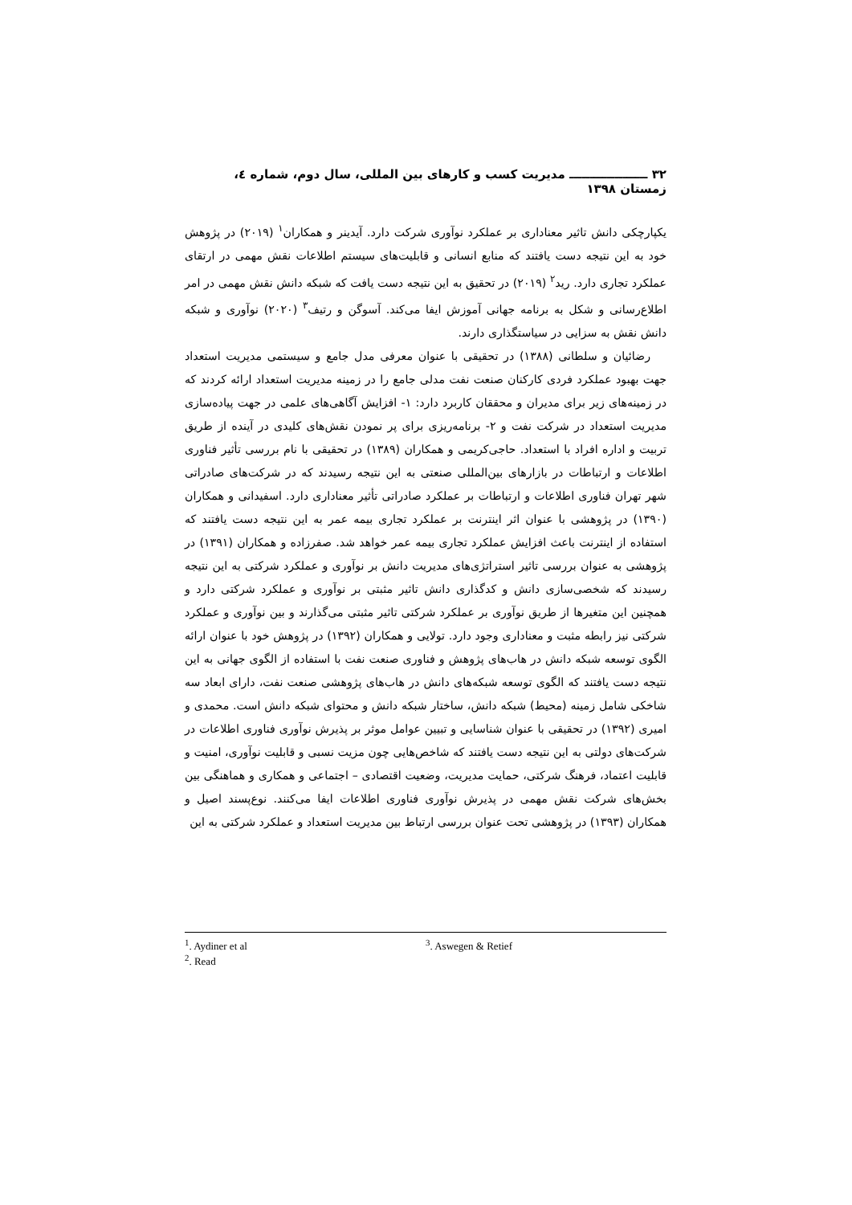۳۲ ـــــــــــــــــــ مدیریت کسب و کارهای بین المللی، سال دوم، شماره ٤، زمستان ۱۳۹۸
یکپارچکی دانش تاثیر معناداری بر عملکرد نوآوری شرکت دارد. آیدینر و همکاران<sup>۱</sup> (۲۰۱۹) در پژوهش خود به این نتیجه دست یافتند که منابع انسانی و قابلیت‌های سیستم اطلاعات نقش مهمی در ارتقای عملکرد تجاری دارد. رید<sup>۲</sup> (۲۰۱۹) در تحقیق به این نتیجه دست یافت که شبکه دانش نقش مهمی در امر اطلاع‌رسانی و شکل به برنامه جهانی آموزش ایفا می‌کند. آسوگن و رتیف<sup>۳</sup> (۲۰۲۰) نوآوری و شبکه دانش نقش به سزایی در سیاستگذاری دارند.
رضائیان و سلطانی (۱۳۸۸) در تحقیقی با عنوان معرفی مدل جامع و سیستمی مدیریت استعداد جهت بهبود عملکرد فردی کارکنان صنعت نفت مدلی جامع را در زمینه مدیریت استعداد ارائه کردند که در زمینه‌های زیر برای مدیران و محققان کاربرد دارد: ۱- افزایش آگاهی‌های علمی در جهت پیاده‌سازی مدیریت استعداد در شرکت نفت و ۲- برنامه‌ریزی برای پر نمودن نقش‌های کلیدی در آینده از طریق تربیت و اداره افراد با استعداد. حاجی‌کریمی و همکاران (۱۳۸۹) در تحقیقی با نام بررسی تأثیر فناوری اطلاعات و ارتباطات در بازارهای بین‌المللی صنعتی به این نتیجه رسیدند که در شرکت‌های صادراتی شهر تهران فناوری اطلاعات و ارتباطات بر عملکرد صادراتی تأثیر معناداری دارد. اسفیدانی و همکاران (۱۳۹۰) در پژوهشی با عنوان اثر اینترنت بر عملکرد تجاری بیمه عمر به این نتیجه دست یافتند که استفاده از اینترنت باعث افزایش عملکرد تجاری بیمه عمر خواهد شد. صفرزاده و همکاران (۱۳۹۱) در پژوهشی به عنوان بررسی تاثیر استراتژی‌های مدیریت دانش بر نوآوری و عملکرد شرکتی به این نتیجه رسیدند که شخصی‌سازی دانش و کدگذاری دانش تاثیر مثبتی بر نوآوری و عملکرد شرکتی دارد و همچنین این متغیرها از طریق نوآوری بر عملکرد شرکتی تاثیر مثبتی می‌گذارند و بین نوآوری و عملکرد شرکتی نیز رابطه مثبت و معناداری وجود دارد. تولایی و همکاران (۱۳۹۲) در پژوهش خود با عنوان ارائه الگوی توسعه شبکه دانش در هاب‌های پژوهش و فناوری صنعت نفت با استفاده از الگوی جهانی به این نتیجه دست یافتند که الگوی توسعه شبکه‌های دانش در هاب‌های پژوهشی صنعت نفت، دارای ابعاد سه شاخکی شامل زمینه (محیط) شبکه دانش، ساختار شبکه دانش و محتوای شبکه دانش است. محمدی و امیری (۱۳۹۲) در تحقیقی با عنوان شناسایی و تبیین عوامل موثر بر پذیرش نوآوری فناوری اطلاعات در شرکت‌های دولتی به این نتیجه دست یافتند که شاخص‌هایی چون مزیت نسبی و قابلیت نوآوری، امنیت و قابلیت اعتماد، فرهنگ شرکتی، حمایت مدیریت، وضعیت اقتصادی – اجتماعی و همکاری و هماهنگی بین بخش‌های شرکت نقش مهمی در پذیرش نوآوری فناوری اطلاعات ایفا می‌کنند. نوع‌پسند اصیل و همکاران (۱۳۹۳) در پژوهشی تحت عنوان بررسی ارتباط بین مدیریت استعداد و عملکرد شرکتی به این
<sup>1</sup>. Aydiner et al
<sup>2</sup>. Read
<sup>3</sup>. Aswegen & Retief